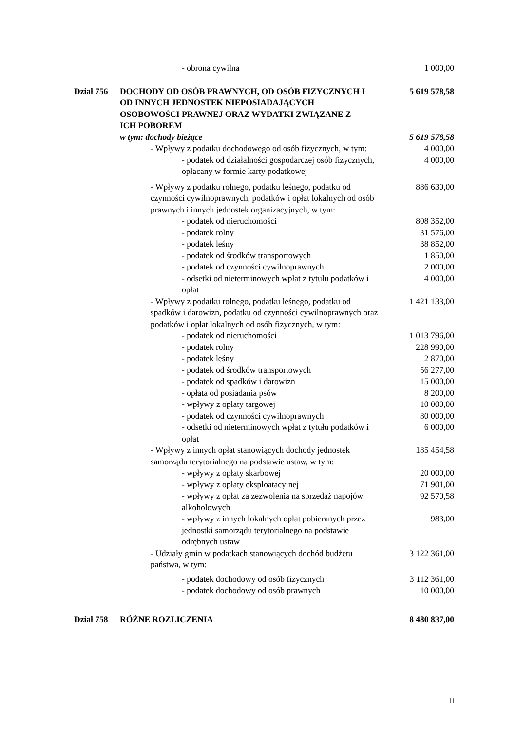| - obrona cywilna | | 1 000,00 |
| Dział 756 | DOCHODY OD OSÓB PRAWNYCH, OD OSÓB FIZYCZNYCH I OD INNYCH JEDNOSTEK NIEPOSIADAJĄCYCH OSOBOWOŚCI PRAWNEJ ORAZ WYDATKI ZWIĄZANE Z ICH POBOREM | 5 619 578,58 |
| | w tym: dochody bieżące | 5 619 578,58 |
| - Wpływy z podatku dochodowego od osób fizycznych, w tym: | | 4 000,00 |
| - podatek od działalności gospodarczej osób fizycznych, opłacany w formie karty podatkowej | | 4 000,00 |
| - Wpływy z podatku rolnego, podatku leśnego, podatku od czynności cywilnoprawnych, podatków i opłat lokalnych od osób prawnych i innych jednostek organizacyjnych, w tym: | | 886 630,00 |
| - podatek od nieruchomości | | 808 352,00 |
| - podatek rolny | | 31 576,00 |
| - podatek leśny | | 38 852,00 |
| - podatek od środków transportowych | | 1 850,00 |
| - podatek od czynności cywilnoprawnych | | 2 000,00 |
| - odsetki od nieterminowych wpłat z tytułu podatków i opłat | | 4 000,00 |
| - Wpływy z podatku rolnego, podatku leśnego, podatku od spadków i darowizn, podatku od czynności cywilnoprawnych oraz podatków i opłat lokalnych od osób fizycznych, w tym: | | 1 421 133,00 |
| - podatek od nieruchomości | | 1 013 796,00 |
| - podatek rolny | | 228 990,00 |
| - podatek leśny | | 2 870,00 |
| - podatek od środków transportowych | | 56 277,00 |
| - podatek od spadków i darowizn | | 15 000,00 |
| - opłata od posiadania psów | | 8 200,00 |
| - wpływy z opłaty targowej | | 10 000,00 |
| - podatek od czynności cywilnoprawnych | | 80 000,00 |
| - odsetki od nieterminowych wpłat z tytułu podatków i opłat | | 6 000,00 |
| - Wpływy z innych opłat stanowiących dochody jednostek samorządu terytorialnego na podstawie ustaw, w tym: | | 185 454,58 |
| - wpływy z opłaty skarbowej | | 20 000,00 |
| - wpływy z opłaty eksploatacyjnej | | 71 901,00 |
| - wpływy z opłat za zezwolenia na sprzedaż napojów alkoholowych | | 92 570,58 |
| - wpływy z innych lokalnych opłat pobieranych przez jednostki samorządu terytorialnego na podstawie odrębnych ustaw | | 983,00 |
| - Udziały gmin w podatkach stanowiących dochód budżetu państwa, w tym: | | 3 122 361,00 |
| - podatek dochodowy od osób fizycznych | | 3 112 361,00 |
| - podatek dochodowy od osób prawnych | | 10 000,00 |
| Dział 758 | RÓŻNE ROZLICZENIA | 8 480 837,00 |
11